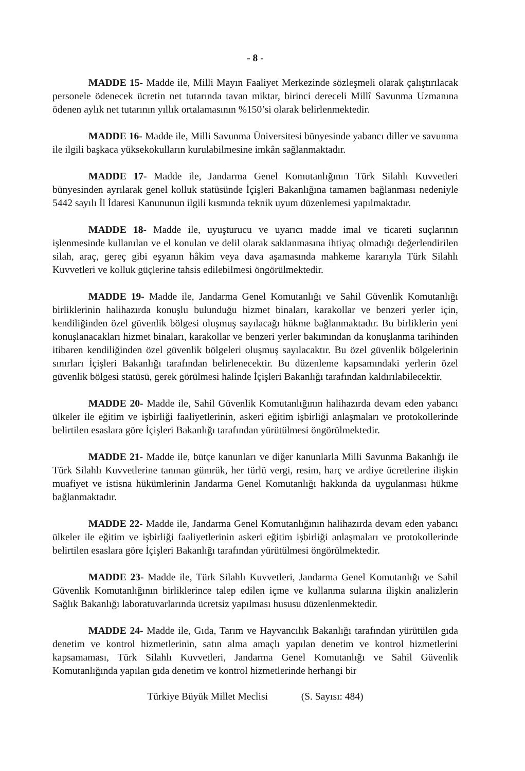- 8 -
MADDE 15- Madde ile, Milli Mayın Faaliyet Merkezinde sözleşmeli olarak çalıştırılacak personele ödenecek ücretin net tutarında tavan miktar, birinci dereceli Millî Savunma Uzmanına ödenen aylık net tutarının yıllık ortalamasının %150’si olarak belirlenmektedir.
MADDE 16- Madde ile, Milli Savunma Üniversitesi bünyesinde yabancı diller ve savunma ile ilgili başkaca yüksekokulların kurulabilmesine imkân sağlanmaktadır.
MADDE 17- Madde ile, Jandarma Genel Komutanlığının Türk Silahlı Kuvvetleri bünyesinden ayrılarak genel kolluk statüsünde İçişleri Bakanlığına tamamen bağlanması nedeniyle 5442 sayılı İl İdaresi Kanununun ilgili kısmında teknik uyum düzenlemesi yapılmaktadır.
MADDE 18- Madde ile, uyuşturucu ve uyarıcı madde imal ve ticareti suçlarının işlenmesinde kullanılan ve el konulan ve delil olarak saklanmasına ihtiyaç olmadığı değerlendirilen silah, araç, gereç gibi eşyanın hâkim veya dava aşamasında mahkeme kararıyla Türk Silahlı Kuvvetleri ve kolluk güçlerine tahsis edilebilmesi öngörülmektedir.
MADDE 19- Madde ile, Jandarma Genel Komutanlığı ve Sahil Güvenlik Komutanlığı birliklerinin halihazırda konuşlu bulunduğu hizmet binaları, karakollar ve benzeri yerler için, kendiliğinden özel güvenlik bölgesi oluşmuş sayılacağı hükme bağlanmaktadır. Bu birliklerin yeni konuşlanacakları hizmet binaları, karakollar ve benzeri yerler bakımından da konuşlanma tarihinden itibaren kendiliğinden özel güvenlik bölgeleri oluşmuş sayılacaktır. Bu özel güvenlik bölgelerinin sınırları İçişleri Bakanlığı tarafından belirlenecektir. Bu düzenleme kapsamındaki yerlerin özel güvenlik bölgesi statüsü, gerek görülmesi halinde İçişleri Bakanlığı tarafından kaldırılabilecektir.
MADDE 20- Madde ile, Sahil Güvenlik Komutanlığının halihazırda devam eden yabancı ülkeler ile eğitim ve işbirliği faaliyetlerinin, askeri eğitim işbirliği anlaşmaları ve protokollerinde belirtilen esaslara göre İçişleri Bakanlığı tarafından yürütülmesi öngörülmektedir.
MADDE 21- Madde ile, bütçe kanunları ve diğer kanunlarla Milli Savunma Bakanlığı ile Türk Silahlı Kuvvetlerine tanınan gümrük, her türlü vergi, resim, harç ve ardiye ücretlerine ilişkin muafiyet ve istisna hükümlerinin Jandarma Genel Komutanlığı hakkında da uygulanması hükme bağlanmaktadır.
MADDE 22- Madde ile, Jandarma Genel Komutanlığının halihazırda devam eden yabancı ülkeler ile eğitim ve işbirliği faaliyetlerinin askeri eğitim işbirliği anlaşmaları ve protokollerinde belirtilen esaslara göre İçişleri Bakanlığı tarafından yürütülmesi öngörülmektedir.
MADDE 23- Madde ile, Türk Silahlı Kuvvetleri, Jandarma Genel Komutanlığı ve Sahil Güvenlik Komutanlığının birliklerince talep edilen içme ve kullanma sularına ilişkin analizlerin Sağlık Bakanlığı laboratuvarlarında ücretsiz yapılması hususu düzenlenmektedir.
MADDE 24- Madde ile, Gıda, Tarım ve Hayvancılık Bakanlığı tarafından yürütülen gıda denetim ve kontrol hizmetlerinin, satın alma amaçlı yapılan denetim ve kontrol hizmetlerini kapsamaması, Türk Silahlı Kuvvetleri, Jandarma Genel Komutanlığı ve Sahil Güvenlik Komutanlığında yapılan gıda denetim ve kontrol hizmetlerinde herhangi bir
Türkiye Büyük Millet Meclisi (S. Sayısı: 484)